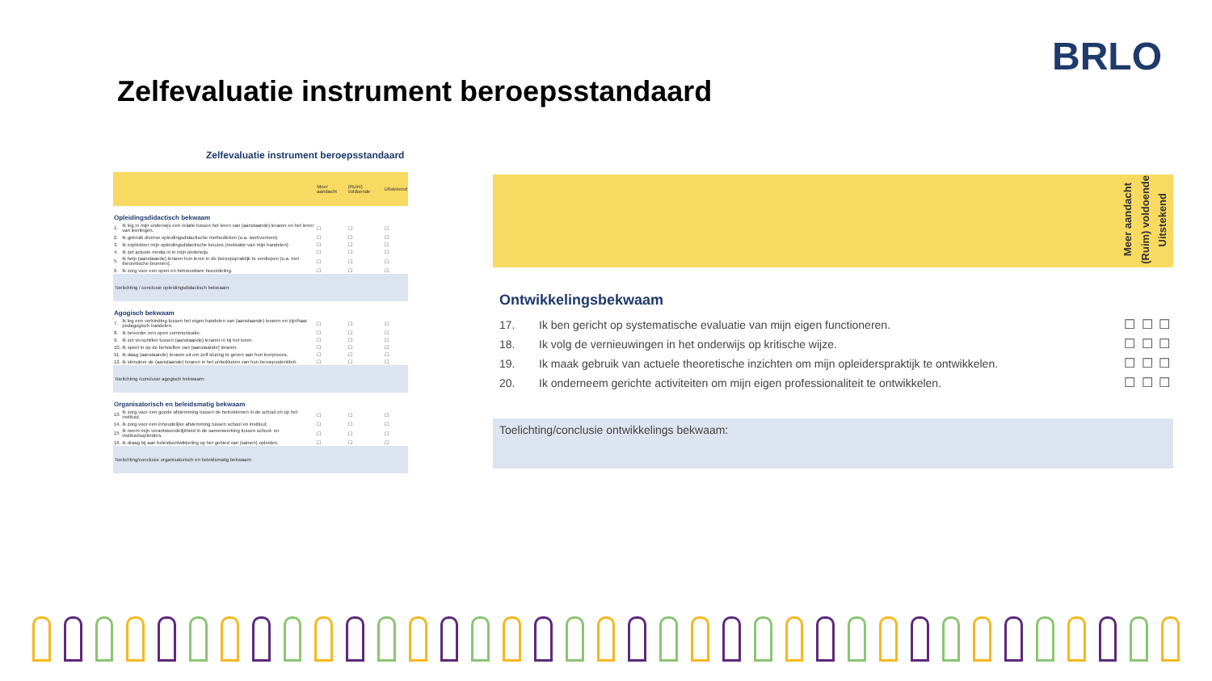BRLO
Zelfevaluatie instrument beroepsstandaard
Zelfevaluatie instrument beroepsstandaard
| | | Meer aandacht | (Ruim) voldoende | Uitstekend |
| Opleidingsdidactisch bekwaam | | | | |
| 1. | Ik leg in mijn onderwijs een relatie tussen het leren van (aanstaande) leraren en het leren van leerlingen. | ☐ | ☐ | ☐ |
| 2. | Ik gebruik diverse opleidingsdidactische methodieken (o.a. werkvormen). | ☐ | ☐ | ☐ |
| 3. | Ik expliciteer mijn opleidingsdidactische keuzes (motivatie van mijn handelen) | ☐ | ☐ | ☐ |
| 4. | Ik zet actuele media in in mijn onderwijs. | ☐ | ☐ | ☐ |
| 5. | Ik help (aanstaande) leraren hun leren in de beroepspraktijk te verdiepen (o.a. met theoretische bronnen). | ☐ | ☐ | ☐ |
| 6. | Ik zorg voor een open en betrouwbare beoordeling. | ☐ | ☐ | ☐ |
| Toelichting / conclusie opleidingsdidactisch bekwaam: | | | | |
| Agogisch bekwaam | | | | |
| 7. | Ik leg een verbinding tussen het eigen handelen van (aanstaande) leraren en zijn/haar pedagogisch handelen. | ☐ | ☐ | ☐ |
| 8. | Ik bevorder een open communicatie. | ☐ | ☐ | ☐ |
| 9. | Ik zet verschillen tussen (aanstaande) leraren in bij het leren. | ☐ | ☐ | ☐ |
| 10. | Ik speel in op de behoeften van (aanstaande) leraren. | ☐ | ☐ | ☐ |
| 11. | Ik daag (aanstaande) leraren uit om zelf sturing te geven aan hun leerproces. | ☐ | ☐ | ☐ |
| 12. | Ik stimuleer de (aanstaande) leraren in het ontwikkelen van hun beroepsidentiteit. | ☐ | ☐ | ☐ |
| Toelichting /conclusie agogisch bekwaam: | | | | |
| Organisatorisch en beleidsmatig bekwaam | | | | |
| 13. | Ik zorg voor een goede afstemming tussen de betrokkenen in de school en op het instituut. | ☐ | ☐ | ☐ |
| 14. | Ik zorg voor een inhoudelijke afstemming tussen school en instituut. | ☐ | ☐ | ☐ |
| 15. | Ik neem mijn verantwoordelijkheid in de samenwerking tussen school- en instituutsopleiders. | ☐ | ☐ | ☐ |
| 16. | Ik draag bij aan beleidsontwikkeling op het gebied van (samen) opleiden. | ☐ | ☐ | ☐ |
| Toelichting/conclusie organisatorisch en beleidsmatig bekwaam: | | | | |
| | | Meer aandacht | (Ruim) voldoende | Uitstekend |
| Ontwikkelingsbekwaam | | | | |
| 17. | Ik ben gericht op systematische evaluatie van mijn eigen functioneren. | ☐ | ☐ | ☐ |
| 18. | Ik volg de vernieuwingen in het onderwijs op kritische wijze. | ☐ | ☐ | ☐ |
| 19. | Ik maak gebruik van actuele theoretische inzichten om mijn opleiderspraktijk te ontwikkelen. | ☐ | ☐ | ☐ |
| 20. | Ik onderneem gerichte activiteiten om mijn eigen professionaliteit te ontwikkelen. | ☐ | ☐ | ☐ |
| Toelichting/conclusie ontwikkelings bekwaam: | | | | |